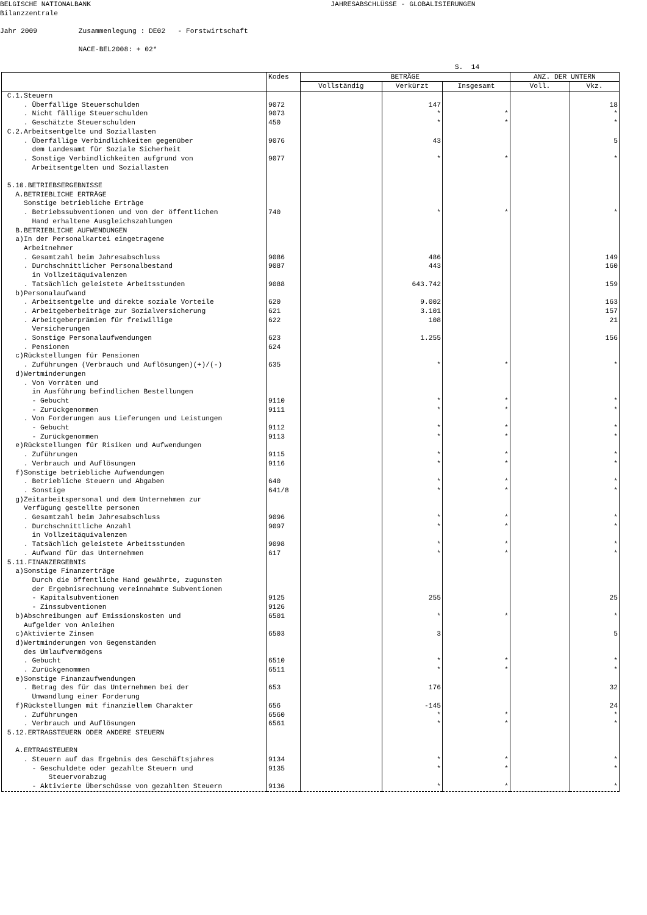BELGISCHE NATIONALBANK JAHRESABSCHLÜSSE - GLOBALISIERUNGEN Bilanzzentrale Jahr 2009 Zusammenlegung : DE02 - Forstwirtschaft NACE-BEL2008: + 02* S. 14
| | Kodes | BETRÄGE | | | ANZ. DER UNTERN | |
| --- | --- | --- | --- | --- | --- | --- |
| | | Vollständig | Verkürzt | Insgesamt | Voll. | Vkz. |
| C.1.Steuern | | | | | | |
| . Überfällige Steuerschulden | 9072 | | 147 | | | 18 |
| . Nicht fällige Steuerschulden | 9073 | | * | * | | * |
| . Geschätzte Steuerschulden | 450 | | * | * | | * |
| C.2.Arbeitsentgelte und Soziallasten | | | | | | |
| . Überfällige Verbindlichkeiten gegenüber dem Landesamt für Soziale Sicherheit | 9076 | | 43 | | | 5 |
| . Sonstige Verbindlichkeiten aufgrund von Arbeitsentgelten und Soziallasten | 9077 | | * | * | | * |
| 5.10.BETRIEBSERGEBNISSE | | | | | | |
| A.BETRIEBLICHE ERTRÄGE Sonstige betriebliche Erträge | | | | | | |
| . Betriebssubventionen und von der öffentlichen Hand erhaltene Ausgleichszahlungen | 740 | | * | * | | * |
| B.BETRIEBLICHE AUFWENDUNGEN a)In der Personalkartei eingetragene Arbeitnehmer | | | | | | |
| . Gesamtzahl beim Jahresabschluss | 9086 | | 486 | | | 149 |
| . Durchschnittlicher Personalbestand in Vollzeitäquivalenzen | 9087 | | 443 | | | 160 |
| . Tatsächlich geleistete Arbeitsstunden | 9088 | | 643.742 | | | 159 |
| b)Personalaufwand | | | | | | |
| . Arbeitsentgelte und direkte soziale Vorteile | 620 | | 9.002 | | | 163 |
| . Arbeitgeberbeiträge zur Sozialversicherung | 621 | | 3.101 | | | 157 |
| . Arbeitgeberprämien für freiwillige Versicherungen | 622 | | 108 | | | 21 |
| . Sonstige Personalaufwendungen | 623 | | 1.255 | | | 156 |
| . Pensionen | 624 | | | | | |
| c)Rückstellungen für Pensionen | | | | | | |
| . Zuführungen (Verbrauch und Auflösungen)(+)/(-) | 635 | | * | * | | * |
| d)Wertminderungen . Von Vorräten und in Ausführung befindlichen Bestellungen | | | | | | |
| - Gebucht | 9110 | | * | * | | * |
| - Zurückgenommen | 9111 | | * | * | | * |
| . Von Forderungen aus Lieferungen und Leistungen | | | | | | |
| - Gebucht | 9112 | | * | * | | * |
| - Zurückgenommen | 9113 | | * | * | | * |
| e)Rückstellungen für Risiken und Aufwendungen | | | | | | |
| . Zuführungen | 9115 | | * | * | | * |
| . Verbrauch und Auflösungen | 9116 | | * | * | | * |
| f)Sonstige betriebliche Aufwendungen | | | | | | |
| . Betriebliche Steuern und Abgaben | 640 | | * | * | | * |
| . Sonstige | 641/8 | | * | * | | * |
| g)Zeitarbeitspersonal und dem Unternehmen zur Verfügung gestellte personen | | | | | | |
| . Gesamtzahl beim Jahresabschluss | 9096 | | * | * | | * |
| . Durchschnittliche Anzahl in Vollzeitäquivalenzen | 9097 | | * | * | | * |
| . Tatsächlich geleistete Arbeitsstunden | 9098 | | * | * | | * |
| . Aufwand für das Unternehmen | 617 | | * | * | | * |
| 5.11.FINANZERGEBNIS a)Sonstige Finanzerträge Durch die öffentliche Hand gewährte, zugunsten der Ergebnisrechnung vereinnahmte Subventionen | | | | | | |
| - Kapitalsubventionen | 9125 | | 255 | | | 25 |
| - Zinssubventionen | 9126 | | | | | |
| b)Abschreibungen auf Emissionskosten und Aufgelder von Anleihen | 6501 | | * | * | | * |
| c)Aktivierte Zinsen | 6503 | | 3 | | | 5 |
| d)Wertminderungen von Gegenständen des Umlaufvermögens | | | | | | |
| . Gebucht | 6510 | | * | * | | * |
| . Zurückgenommen | 6511 | | * | * | | * |
| e)Sonstige Finanzaufwendungen | | | | | | |
| . Betrag des für das Unternehmen bei der Umwandlung einer Forderung | 653 | | 176 | | | 32 |
| f)Rückstellungen mit finanziellem Charakter | 656 | | -145 | | | 24 |
| . Zuführungen | 6560 | | * | * | | * |
| . Verbrauch und Auflösungen | 6561 | | * | * | | * |
| 5.12.ERTRAGSTEUERN ODER ANDERE STEUERN A.ERTRAGSTEUERN | | | | | | |
| . Steuern auf das Ergebnis des Geschäftsjahres | 9134 | | * | * | | * |
| - Geschuldete oder gezahlte Steuern und Steuervorabzug | 9135 | | * | * | | * |
| - Aktivierte Überschüsse von gezahlten Steuern | 9136 | | * | * | | * |